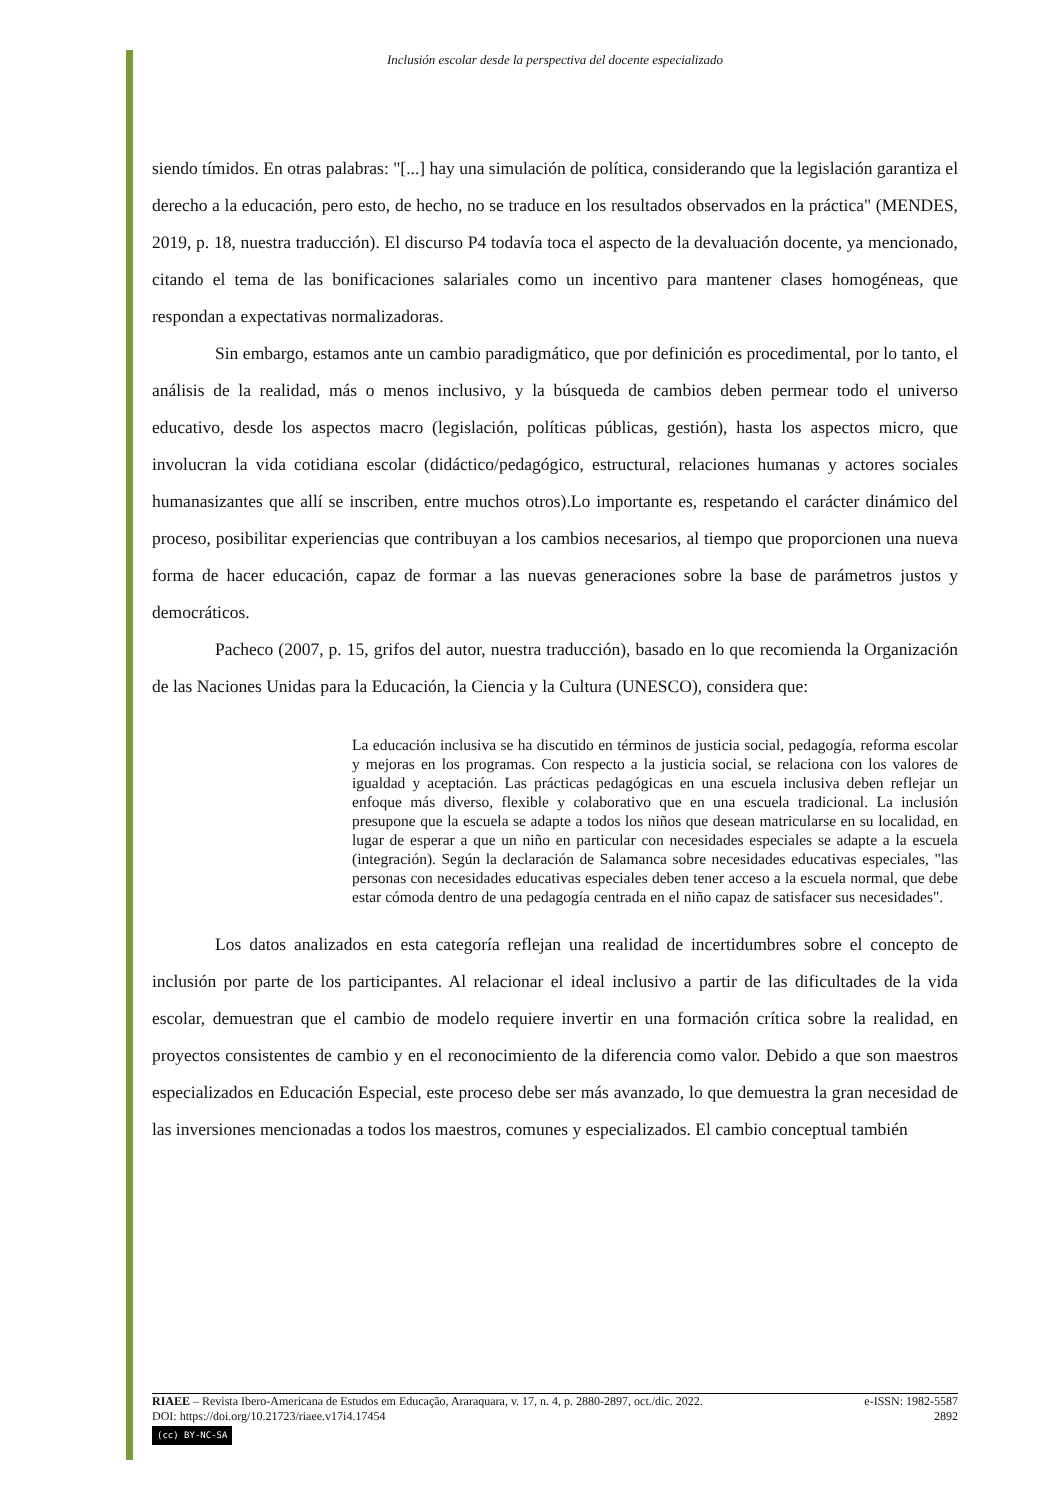Inclusión escolar desde la perspectiva del docente especializado
siendo tímidos. En otras palabras: "[...] hay una simulación de política, considerando que la legislación garantiza el derecho a la educación, pero esto, de hecho, no se traduce en los resultados observados en la práctica" (MENDES, 2019, p. 18, nuestra traducción). El discurso P4 todavía toca el aspecto de la devaluación docente, ya mencionado, citando el tema de las bonificaciones salariales como un incentivo para mantener clases homogéneas, que respondan a expectativas normalizadoras.
Sin embargo, estamos ante un cambio paradigmático, que por definición es procedimental, por lo tanto, el análisis de la realidad, más o menos inclusivo, y la búsqueda de cambios deben permear todo el universo educativo, desde los aspectos macro (legislación, políticas públicas, gestión), hasta los aspectos micro, que involucran la vida cotidiana escolar (didáctico/pedagógico, estructural, relaciones humanas y actores sociales humanasizantes que allí se inscriben, entre muchos otros).Lo importante es, respetando el carácter dinámico del proceso, posibilitar experiencias que contribuyan a los cambios necesarios, al tiempo que proporcionen una nueva forma de hacer educación, capaz de formar a las nuevas generaciones sobre la base de parámetros justos y democráticos.
Pacheco (2007, p. 15, grifos del autor, nuestra traducción), basado en lo que recomienda la Organización de las Naciones Unidas para la Educación, la Ciencia y la Cultura (UNESCO), considera que:
La educación inclusiva se ha discutido en términos de justicia social, pedagogía, reforma escolar y mejoras en los programas. Con respecto a la justicia social, se relaciona con los valores de igualdad y aceptación. Las prácticas pedagógicas en una escuela inclusiva deben reflejar un enfoque más diverso, flexible y colaborativo que en una escuela tradicional. La inclusión presupone que la escuela se adapte a todos los niños que desean matricularse en su localidad, en lugar de esperar a que un niño en particular con necesidades especiales se adapte a la escuela (integración). Según la declaración de Salamanca sobre necesidades educativas especiales, "las personas con necesidades educativas especiales deben tener acceso a la escuela normal, que debe estar cómoda dentro de una pedagogía centrada en el niño capaz de satisfacer sus necesidades".
Los datos analizados en esta categoría reflejan una realidad de incertidumbres sobre el concepto de inclusión por parte de los participantes. Al relacionar el ideal inclusivo a partir de las dificultades de la vida escolar, demuestran que el cambio de modelo requiere invertir en una formación crítica sobre la realidad, en proyectos consistentes de cambio y en el reconocimiento de la diferencia como valor. Debido a que son maestros especializados en Educación Especial, este proceso debe ser más avanzado, lo que demuestra la gran necesidad de las inversiones mencionadas a todos los maestros, comunes y especializados. El cambio conceptual también
RIAEE – Revista Ibero-Americana de Estudos em Educação, Araraquara, v. 17, n. 4, p. 2880-2897, oct./dic. 2022. e-ISSN: 1982-5587
DOI: https://doi.org/10.21723/riaee.v17i4.17454 2892
(cc) BY-NC-SA